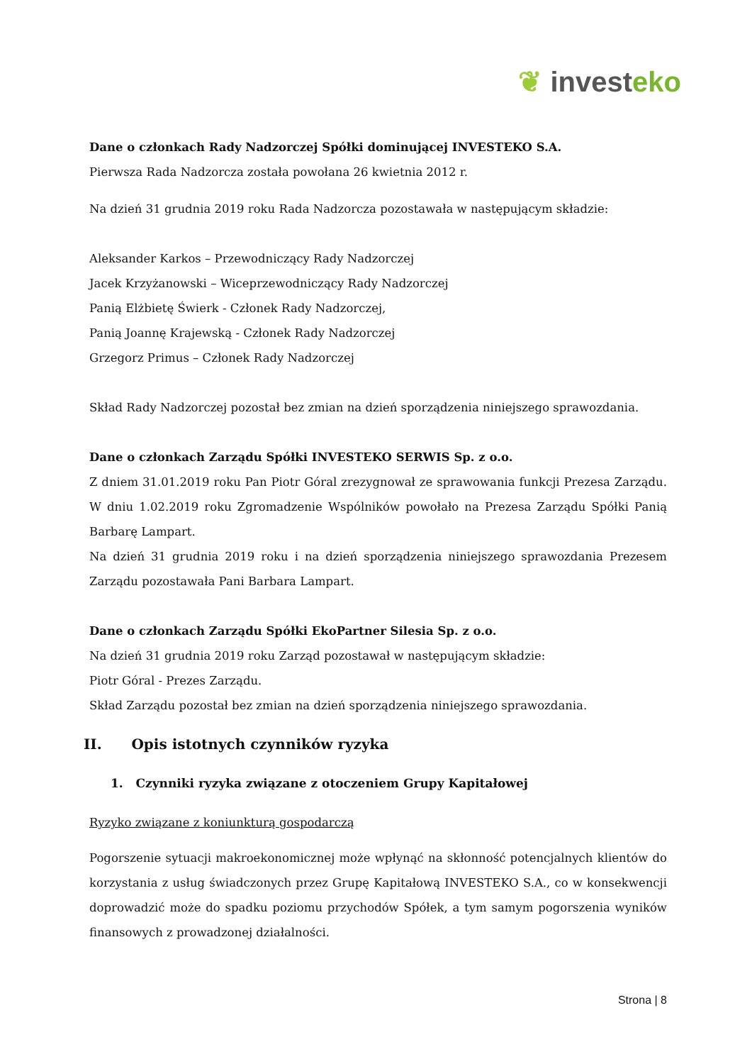❦ invest eko
Dane o członkach Rady Nadzorczej Spółki dominującej INVESTEKO S.A.
Pierwsza Rada Nadzorcza została powołana 26 kwietnia 2012 r.
Na dzień 31 grudnia 2019 roku Rada Nadzorcza pozostawała w następującym składzie:
Aleksander Karkos – Przewodniczący Rady Nadzorczej
Jacek Krzyżanowski – Wiceprzewodniczący Rady Nadzorczej
Panią Elżbietę Świerk - Członek Rady Nadzorczej,
Panią Joannę Krajewską - Członek Rady Nadzorczej
Grzegorz Primus – Członek Rady Nadzorczej
Skład Rady Nadzorczej pozostał bez zmian na dzień sporządzenia niniejszego sprawozdania.
Dane o członkach Zarządu Spółki INVESTEKO SERWIS Sp. z o.o.
Z dniem 31.01.2019 roku Pan Piotr Góral zrezygnował ze sprawowania funkcji Prezesa Zarządu. W dniu 1.02.2019 roku Zgromadzenie Wspólników powołało na Prezesa Zarządu Spółki Panią Barbarę Lampart.
Na dzień 31 grudnia 2019 roku i na dzień sporządzenia niniejszego sprawozdania Prezesem Zarządu pozostawała Pani Barbara Lampart.
Dane o członkach Zarządu Spółki EkoPartner Silesia Sp. z o.o.
Na dzień 31 grudnia 2019 roku Zarząd pozostawał w następującym składzie:
Piotr Góral - Prezes Zarządu.
Skład Zarządu pozostał bez zmian na dzień sporządzenia niniejszego sprawozdania.
II. Opis istotnych czynników ryzyka
1. Czynniki ryzyka związane z otoczeniem Grupy Kapitałowej
Ryzyko związane z koniunkturą gospodarczą
Pogorszenie sytuacji makroekonomicznej może wpłynąć na skłonność potencjalnych klientów do korzystania z usług świadczonych przez Grupę Kapitałową INVESTEKO S.A., co w konsekwencji doprowadzić może do spadku poziomu przychodów Spółek, a tym samym pogorszenia wyników finansowych z prowadzonej działalności.
Strona | 8